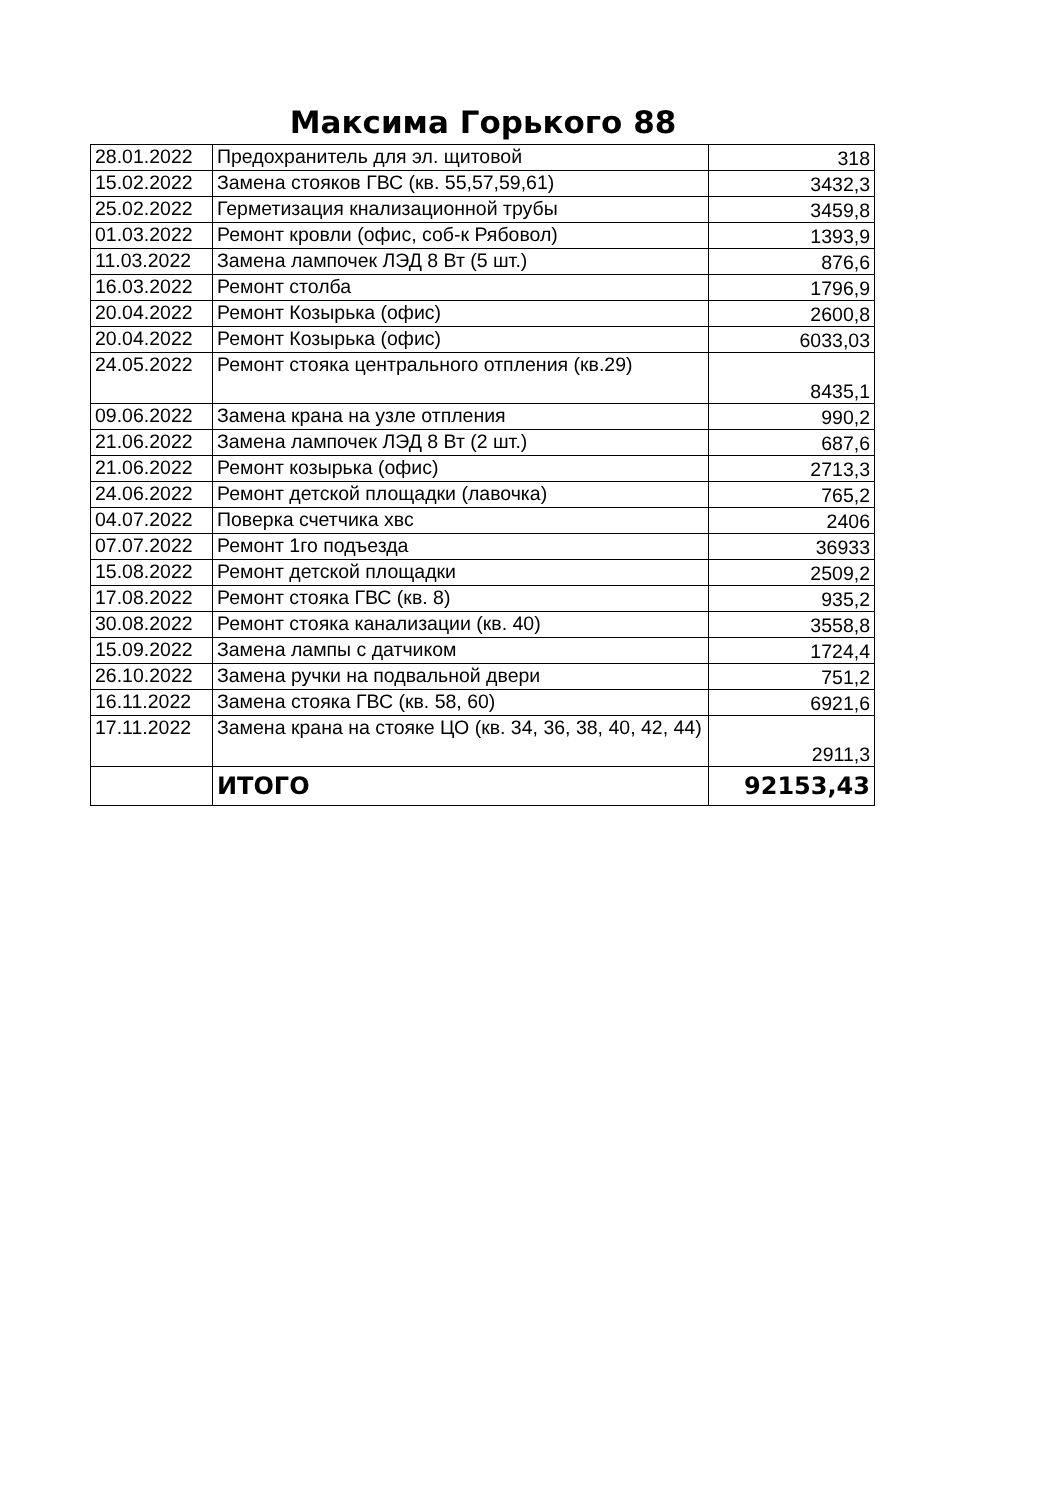Максима Горького 88
| 28.01.2022 | Предохранитель для эл. щитовой | 318 |
| 15.02.2022 | Замена стояков ГВС (кв. 55,57,59,61) | 3432,3 |
| 25.02.2022 | Герметизация кнализационной трубы | 3459,8 |
| 01.03.2022 | Ремонт кровли (офис, соб-к Рябовол) | 1393,9 |
| 11.03.2022 | Замена лампочек ЛЭД 8 Вт (5 шт.) | 876,6 |
| 16.03.2022 | Ремонт столба | 1796,9 |
| 20.04.2022 | Ремонт Козырька (офис) | 2600,8 |
| 20.04.2022 | Ремонт Козырька (офис) | 6033,03 |
| 24.05.2022 | Ремонт стояка центрального отпления (кв.29) | 8435,1 |
| 09.06.2022 | Замена крана на узле отпления | 990,2 |
| 21.06.2022 | Замена лампочек ЛЭД 8 Вт (2 шт.) | 687,6 |
| 21.06.2022 | Ремонт козырька (офис) | 2713,3 |
| 24.06.2022 | Ремонт детской площадки (лавочка) | 765,2 |
| 04.07.2022 | Поверка счетчика хвс | 2406 |
| 07.07.2022 | Ремонт 1го подъезда | 36933 |
| 15.08.2022 | Ремонт детской площадки | 2509,2 |
| 17.08.2022 | Ремонт стояка ГВС (кв. 8) | 935,2 |
| 30.08.2022 | Ремонт стояка канализации (кв. 40) | 3558,8 |
| 15.09.2022 | Замена лампы с датчиком | 1724,4 |
| 26.10.2022 | Замена ручки на подвальной двери | 751,2 |
| 16.11.2022 | Замена стояка ГВС (кв. 58, 60) | 6921,6 |
| 17.11.2022 | Замена крана на стояке ЦО (кв. 34, 36, 38, 40, 42, 44) | 2911,3 |
| | ИТОГО | 92153,43 |